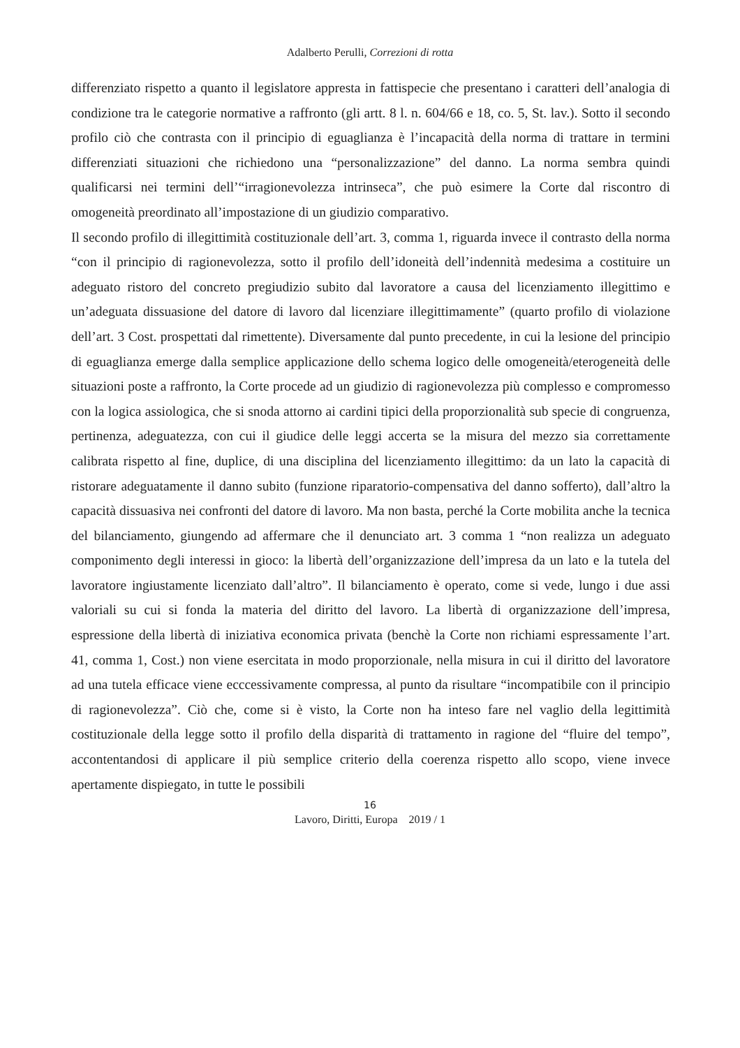Adalberto Perulli, Correzioni di rotta
differenziato rispetto a quanto il legislatore appresta in fattispecie che presentano i caratteri dell’analogia di condizione tra le categorie normative a raffronto (gli artt. 8 l. n. 604/66 e 18, co. 5, St. lav.). Sotto il secondo profilo ciò che contrasta con il principio di eguaglianza è l’incapacità della norma di trattare in termini differenziati situazioni che richiedono una “personalizzazione” del danno. La norma sembra quindi qualificarsi nei termini dell’“irragionevolezza intrinseca”, che può esimere la Corte dal riscontro di omogeneità preordinato all’impostazione di un giudizio comparativo.
Il secondo profilo di illegittimità costituzionale dell’art. 3, comma 1, riguarda invece il contrasto della norma “con il principio di ragionevolezza, sotto il profilo dell’idoneità dell’indennità medesima a costituire un adeguato ristoro del concreto pregiudizio subito dal lavoratore a causa del licenziamento illegittimo e un’adeguata dissuasione del datore di lavoro dal licenziare illegittimamente” (quarto profilo di violazione dell’art. 3 Cost. prospettati dal rimettente). Diversamente dal punto precedente, in cui la lesione del principio di eguaglianza emerge dalla semplice applicazione dello schema logico delle omogeneità/eterogeneità delle situazioni poste a raffronto, la Corte procede ad un giudizio di ragionevolezza più complesso e compromesso con la logica assiologica, che si snoda attorno ai cardini tipici della proporzionalità sub specie di congruenza, pertinenza, adeguatezza, con cui il giudice delle leggi accerta se la misura del mezzo sia correttamente calibrata rispetto al fine, duplice, di una disciplina del licenziamento illegittimo: da un lato la capacità di ristorare adeguatamente il danno subito (funzione riparatorio-compensativa del danno sofferto), dall’altro la capacità dissuasiva nei confronti del datore di lavoro. Ma non basta, perché la Corte mobilita anche la tecnica del bilanciamento, giungendo ad affermare che il denunciato art. 3 comma 1 “non realizza un adeguato componimento degli interessi in gioco: la libertà dell’organizzazione dell’impresa da un lato e la tutela del lavoratore ingiustamente licenziato dall’altro”. Il bilanciamento è operato, come si vede, lungo i due assi valoriali su cui si fonda la materia del diritto del lavoro. La libertà di organizzazione dell’impresa, espressione della libertà di iniziativa economica privata (benchè la Corte non richiami espressamente l’art. 41, comma 1, Cost.) non viene esercitata in modo proporzionale, nella misura in cui il diritto del lavoratore ad una tutela efficace viene ecccessivamente compressa, al punto da risultare “incompatibile con il principio di ragionevolezza”. Ciò che, come si è visto, la Corte non ha inteso fare nel vaglio della legittimità costituzionale della legge sotto il profilo della disparità di trattamento in ragione del “fluire del tempo”, accontentandosi di applicare il più semplice criterio della coerenza rispetto allo scopo, viene invece apertamente dispiegato, in tutte le possibili
16
Lavoro, Diritti, Europa 2019 / 1